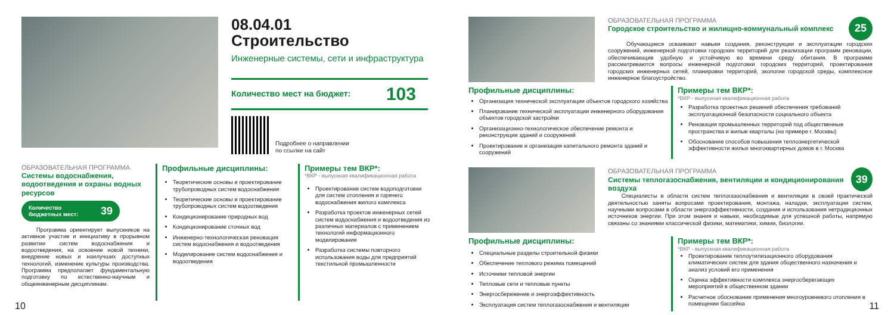08.04.01
Строительство
Инженерные системы, сети и инфраструктура
Количество мест на бюджет: 103
Подробнее о направлении
по ссылке на сайт
ОБРАЗОВАТЕЛЬНАЯ ПРОГРАММА
Системы водоснабжения, водоотведения и охраны водных ресурсов
Количество
бюджетных мест: 39
Программа ориентирует выпускников на активное участие и инициативу в прорывном развитии систем водоснабжения и водоотведения, на освоение новой техники, внедрение новых и наилучших доступных технологий, изменение культуры производства. Программа предполагает фундаментальную подготовку по естественно-научным и общеинженерным дисциплинам.
Профильные дисциплины:
Теоретические основы и проектирование трубопроводных систем водоснабжения
Теоретические основы и проектирование трубопроводных систем водоотведения
Кондиционирование природных вод
Кондиционирование сточных вод
Инженерно-технологическая реновация систем водоснабжения и водоотведения
Моделирование систем водоснабжения и водоотведения
Примеры тем ВКР*:
*ВКР - выпускная квалификационная работа
Проектирование систем водоподготовки для систем отопления и горячего водоснабжения жилого комплекса
Разработка проектов инженерных сетей систем водоснабжения и водоотведения из различных материалов с применением технологий информационного моделирования
Разработка системы повторного использования воды для предприятий текстильной промышленности
10
ОБРАЗОВАТЕЛЬНАЯ ПРОГРАММА
Городское строительство и жилищно-коммунальный комплекс
25
Обучающиеся осваивают навыки создания, реконструкции и эксплуатации городских сооружений, инженерной подготовки городских территорий для реализации программ реновации, обеспечивающие удобную и устойчивую во времени среду обитания. В программе рассматриваются вопросы инженерной подготовки городских территорий, проектирования городских инженерных сетей, планировки территорий, экологии городской среды, комплексное инженерное благоустройство.
Профильные дисциплины:
Организация технической эксплуатации объектов городского хозяйства
Планирование технической эксплуатации инженерного оборудования объектов городской застройки
Организационно-технологическое обеспечение ремонта и реконструкции зданий и сооружений
Проектирование и организация капитального ремонта зданий и сооружений
Примеры тем ВКР*:
*ВКР - выпускная квалификационная работа
Разработка проектных решений обеспечения требований эксплуатационной безопасности социального объекта
Реновация промышленных территорий под общественные пространства и жилые кварталы (на примере г. Москвы)
Обоснование способов повышения теплоэнергетической эффективности жилых многоквартирных домов в г. Москва
ОБРАЗОВАТЕЛЬНАЯ ПРОГРАММА
Системы теплогазоснабжения, вентиляции и кондиционирования воздуха
39
Специалисты в области систем теплогазоснабжения и вентиляции в своей практической деятельностью заняты вопросами проектирования, монтажа, наладки, эксплуатации систем, научными вопросами в области энергоэффективности, создания и использования нетрадиционных источников энергии. При этом знания и навыки, необходимые для успешной работы, напрямую связаны со знаниями классической физики, математики, химии, биологии.
Профильные дисциплины:
Специальные разделы строительной физики
Обеспечение теплового режима помещений
Источники тепловой энергии
Тепловые сети и тепловые пункты
Энергосбережение и энергоэффективность
Эксплуатация систем теплогазоснабжения и вентиляции
Примеры тем ВКР*:
*ВКР - выпускная квалификационная работа
Проектирование теплоутилизационного оборудования климатических систем для здания общественного назначения и анализ условий его применения
Оценка эффективности комплекса энергосберегающих мероприятий в общественном здании
Расчетное обоснование применения многоуровневого отопления в помещении бассейна
11